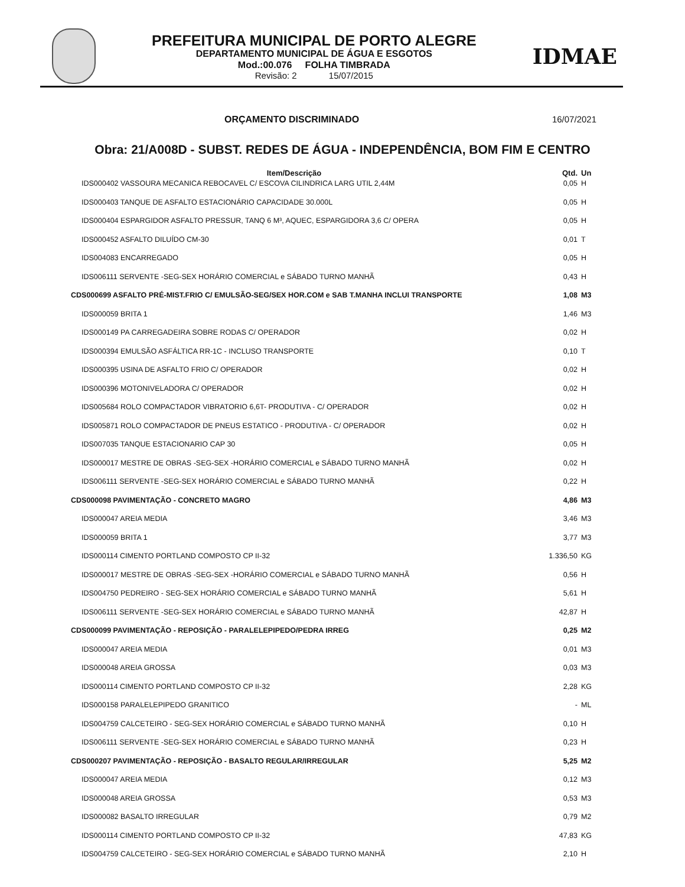PREFEITURA MUNICIPAL DE PORTO ALEGRE
DEPARTAMENTO MUNICIPAL DE ÁGUA E ESGOTOS
Mod.:00.076 FOLHA TIMBRADA
Revisão: 2 15/07/2015
IDMAE
ORÇAMENTO DISCRIMINADO 16/07/2021
Obra: 21/A008D - SUBST. REDES DE ÁGUA - INDEPENDÊNCIA, BOM FIM E CENTRO
| Item/Descrição | Qtd. | Un |
| --- | --- | --- |
| IDS000402 VASSOURA MECANICA REBOCAVEL C/ ESCOVA CILINDRICA LARG UTIL 2,44M | 0,05 | H |
| IDS000403 TANQUE DE ASFALTO ESTACIONÁRIO CAPACIDADE 30.000L | 0,05 | H |
| IDS000404 ESPARGIDOR ASFALTO PRESSUR, TANQ 6 M³, AQUEC, ESPARGIDORA 3,6 C/ OPERA | 0,05 | H |
| IDS000452 ASFALTO DILUÍDO CM-30 | 0,01 | T |
| IDS004083 ENCARREGADO | 0,05 | H |
| IDS006111 SERVENTE -SEG-SEX HORÁRIO COMERCIAL e SÁBADO TURNO MANHÃ | 0,43 | H |
| CDS000699 ASFALTO PRÉ-MIST.FRIO C/ EMULSÃO-SEG/SEX HOR.COM e SAB T.MANHA INCLUI TRANSPORTE | 1,08 | M3 |
| IDS000059 BRITA 1 | 1,46 | M3 |
| IDS000149 PA CARREGADEIRA SOBRE RODAS C/ OPERADOR | 0,02 | H |
| IDS000394 EMULSÃO ASFÁLTICA RR-1C - INCLUSO TRANSPORTE | 0,10 | T |
| IDS000395 USINA DE ASFALTO FRIO C/ OPERADOR | 0,02 | H |
| IDS000396 MOTONIVELADORA C/ OPERADOR | 0,02 | H |
| IDS005684 ROLO COMPACTADOR VIBRATORIO 6,6T- PRODUTIVA - C/ OPERADOR | 0,02 | H |
| IDS005871 ROLO COMPACTADOR DE PNEUS ESTATICO - PRODUTIVA - C/ OPERADOR | 0,02 | H |
| IDS007035 TANQUE ESTACIONARIO CAP 30 | 0,05 | H |
| IDS000017 MESTRE DE OBRAS -SEG-SEX -HORÁRIO COMERCIAL e SÁBADO TURNO MANHÃ | 0,02 | H |
| IDS006111 SERVENTE -SEG-SEX HORÁRIO COMERCIAL e SÁBADO TURNO MANHÃ | 0,22 | H |
| CDS000098 PAVIMENTAÇÃO - CONCRETO MAGRO | 4,86 | M3 |
| IDS000047 AREIA MEDIA | 3,46 | M3 |
| IDS000059 BRITA 1 | 3,77 | M3 |
| IDS000114 CIMENTO PORTLAND COMPOSTO CP II-32 | 1.336,50 | KG |
| IDS000017 MESTRE DE OBRAS -SEG-SEX -HORÁRIO COMERCIAL e SÁBADO TURNO MANHÃ | 0,56 | H |
| IDS004750 PEDREIRO - SEG-SEX HORÁRIO COMERCIAL e SÁBADO TURNO MANHÃ | 5,61 | H |
| IDS006111 SERVENTE -SEG-SEX HORÁRIO COMERCIAL e SÁBADO TURNO MANHÃ | 42,87 | H |
| CDS000099 PAVIMENTAÇÃO - REPOSIÇÃO - PARALELEPIPEDO/PEDRA IRREG | 0,25 | M2 |
| IDS000047 AREIA MEDIA | 0,01 | M3 |
| IDS000048 AREIA GROSSA | 0,03 | M3 |
| IDS000114 CIMENTO PORTLAND COMPOSTO CP II-32 | 2,28 | KG |
| IDS000158 PARALELEPIPEDO GRANITICO | - | ML |
| IDS004759 CALCETEIRO - SEG-SEX HORÁRIO COMERCIAL e SÁBADO TURNO MANHÃ | 0,10 | H |
| IDS006111 SERVENTE -SEG-SEX HORÁRIO COMERCIAL e SÁBADO TURNO MANHÃ | 0,23 | H |
| CDS000207 PAVIMENTAÇÃO - REPOSIÇÃO - BASALTO REGULAR/IRREGULAR | 5,25 | M2 |
| IDS000047 AREIA MEDIA | 0,12 | M3 |
| IDS000048 AREIA GROSSA | 0,53 | M3 |
| IDS000082 BASALTO IRREGULAR | 0,79 | M2 |
| IDS000114 CIMENTO PORTLAND COMPOSTO CP II-32 | 47,83 | KG |
| IDS004759 CALCETEIRO - SEG-SEX HORÁRIO COMERCIAL e SÁBADO TURNO MANHÃ | 2,10 | H |